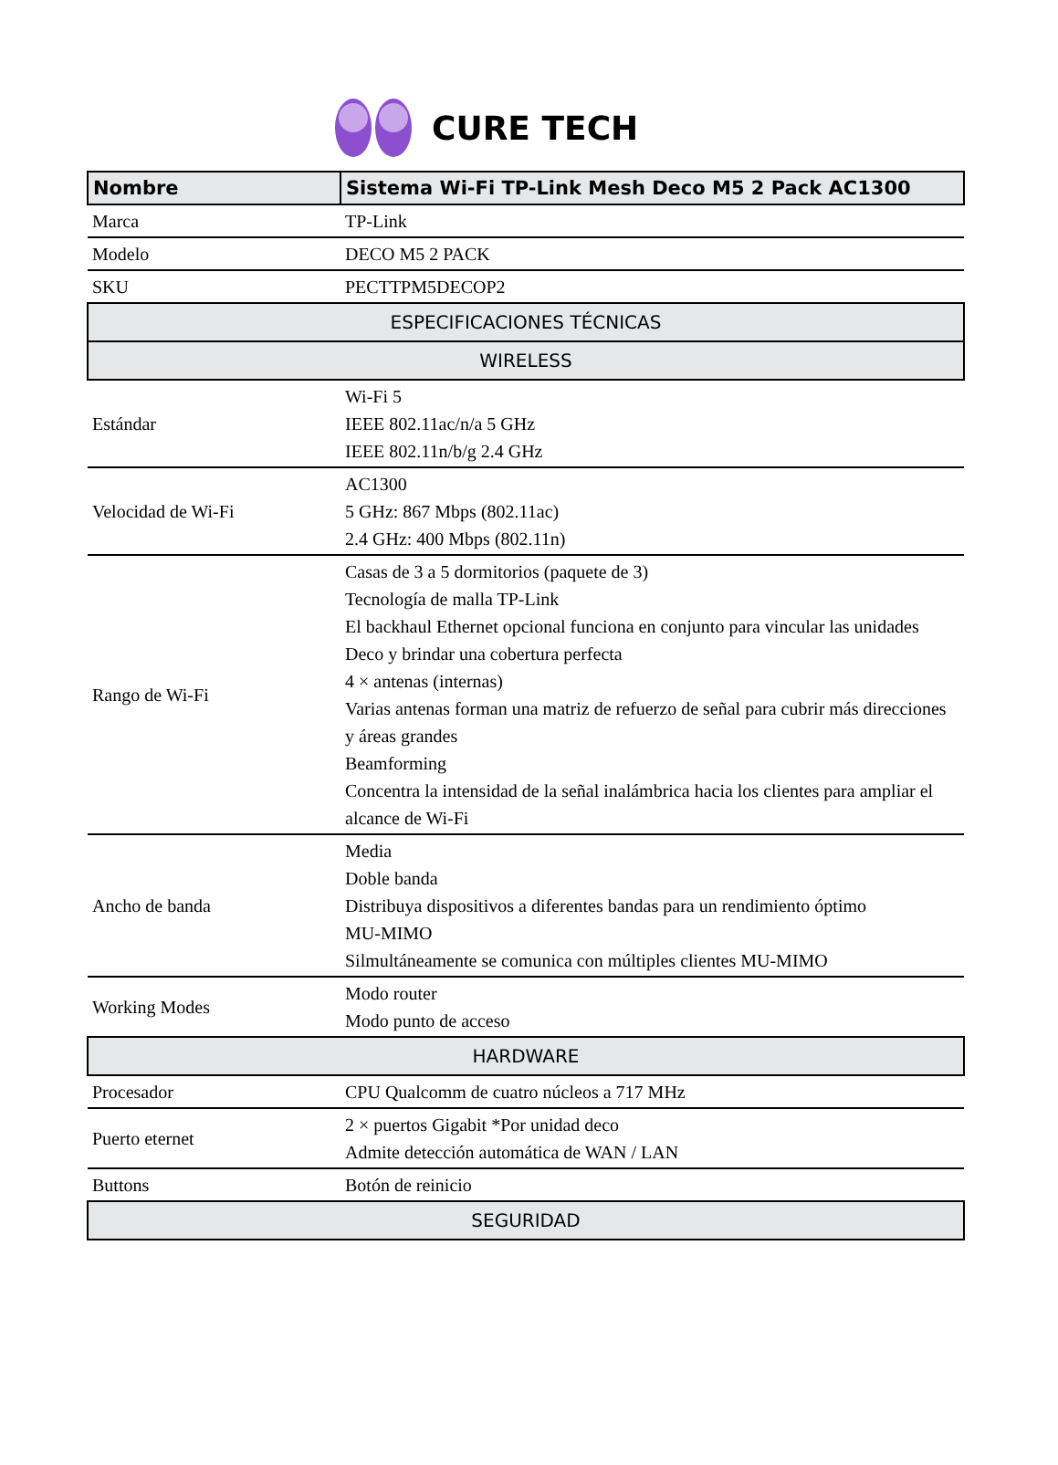CURE TECH
| Nombre | Sistema Wi-Fi TP-Link Mesh Deco M5 2 Pack AC1300 |
| Marca | TP-Link |
| Modelo | DECO M5 2 PACK |
| SKU | PECTTPM5DECOP2 |
| ESPECIFICACIONES TÉCNICAS | |
| WIRELESS | |
| Estándar | Wi-Fi 5 IEEE 802.11ac/n/a 5 GHz IEEE 802.11n/b/g 2.4 GHz |
| Velocidad de Wi-Fi | AC1300 5 GHz: 867 Mbps (802.11ac) 2.4 GHz: 400 Mbps (802.11n) |
| Rango de Wi-Fi | Casas de 3 a 5 dormitorios (paquete de 3) Tecnología de malla TP-Link El backhaul Ethernet opcional funciona en conjunto para vincular las unidades Deco y brindar una cobertura perfecta 4 × antenas (internas) Varias antenas forman una matriz de refuerzo de señal para cubrir más direcciones y áreas grandes Beamforming Concentra la intensidad de la señal inalámbrica hacia los clientes para ampliar el alcance de Wi-Fi |
| Ancho de banda | Media Doble banda Distribuya dispositivos a diferentes bandas para un rendimiento óptimo MU-MIMO Silmultáneamente se comunica con múltiples clientes MU-MIMO |
| Working Modes | Modo router Modo punto de acceso |
| HARDWARE | |
| Procesador | CPU Qualcomm de cuatro núcleos a 717 MHz |
| Puerto eternet | 2 × puertos Gigabit *Por unidad deco Admite detección automática de WAN / LAN |
| Buttons | Botón de reinicio |
| SEGURIDAD | |